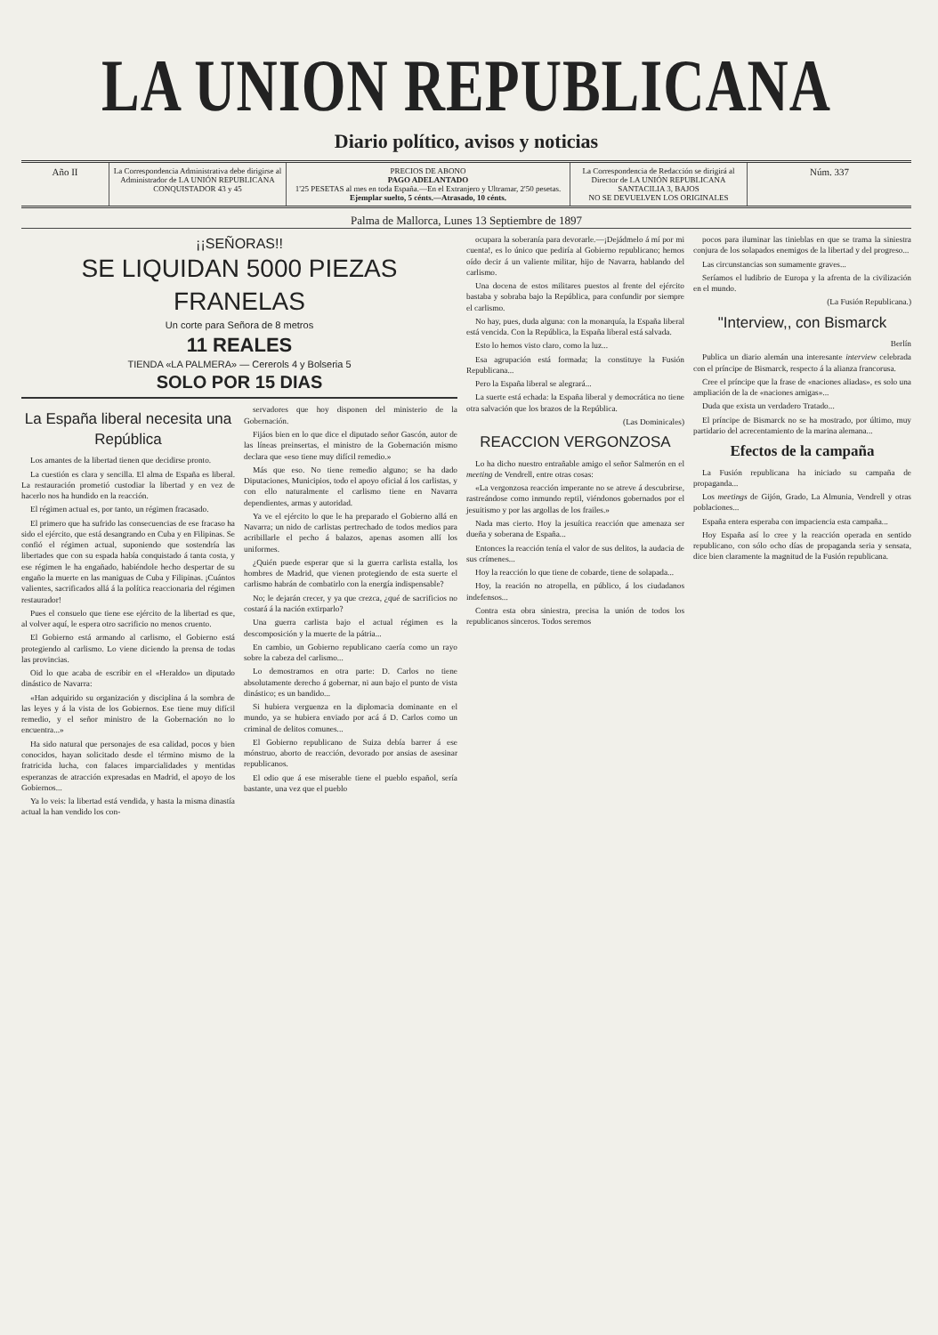LA UNION REPUBLICANA
Diario político, avisos y noticias
Año II
La Correspondencia Administrativa debe dirigirse al Administrador de LA UNIÓN REPUBLICANA CONQUISTADOR 43 y 45
PRECIOS DE ABONO
PAGO ADELANTADO
1'25 PESETAS al mes en toda España.—En el Extranjero y Ultramar, 2'50 pesetas.
Ejemplar suelto, 5 cénts.—Atrasado, 10 cénts.
La Correspondencia de Redacción se dirigirá al Director de LA UNIÓN REPUBLICANA SANTACILIA 3, BAJOS
NO SE DEVUELVEN LOS ORIGINALES
Núm. 337
Palma de Mallorca, Lunes 13 Septiembre de 1897
¡¡SEÑORAS!!
SE LIQUIDAN 5000 PIEZAS FRANELAS
Un corte para Señora de 8 metros
11 REALES
TIENDA «LA PALMERA» — Cererols 4 y Bolseria 5
SOLO POR 15 DIAS
La España liberal necesita una República
Los amantes de la libertad tienen que decidirse pronto.
La cuestión es clara y sencilla. El alma de España es liberal. La restauración prometió custodiar la libertad y en vez de hacerlo nos ha hundido en la reacción.
El régimen actual es, por tanto, un régimen fracasado.
El primero que ha sufrido las consecuencias de ese fracaso ha sido el ejército, que está desangrando en Cuba y en Filipinas. Se confió el régimen actual, suponiendo que sostendría las libertades que con su espada había conquistado á tanta costa, y ese régimen le ha engañado, habiéndole hecho despertar de su engaño la muerte en las maniguas de Cuba y Filipinas. ¡Cuántos valientes, sacrificados allá á la política reaccionaria del régimen restaurador!
Pues el consuelo que tiene ese ejército de la libertad es que, al volver aquí, le espera otro sacrificio no menos cruento.
El Gobierno está armando al carlismo, el Gobierno está protegiendo al carlismo. Lo viene diciendo la prensa de todas las provincias.
Oid lo que acaba de escribir en el «Heraldo» un diputado dinástico de Navarra:
«Han adquirido su organización y disciplina á la sombra de las leyes y á la vista de los Gobiernos. Ese tiene muy difícil remedio, y el señor ministro de la Gobernación no lo encuentra...»
Ha sido natural que personajes de esa calidad, pocos y bien conocidos, hayan solicitado desde el término mismo de la fratricida lucha, con falaces imparcialidades y mentidas esperanzas de atracción expresadas en Madrid, el apoyo de los Gobiernos...
Ya lo veis: la libertad está vendida, y hasta la misma dinastía actual la han vendido los con-
servadores que hoy disponen del ministerio de la Gobernación.
Fijáos bien en lo que dice el diputado señor Gascón, autor de las líneas preinsertas, el ministro de la Gobernación mismo declara que «eso tiene muy difícil remedio.»
Más que eso. No tiene remedio alguno; se ha dado Diputaciones, Municipios, todo el apoyo oficial á los carlistas, y con ello naturalmente el carlismo tiene en Navarra dependientes, armas y autoridad.
Ya ve el ejército lo que le ha preparado el Gobierno allá en Navarra; un nido de carlistas pertrechado de todos medios para acribillarle el pecho á balazos, apenas asomen allí los uniformes.
¿Quién puede esperar que si la guerra carlista estalla, los hombres de Madrid, que vienen protegiendo de esta suerte el carlismo habrán de combatirlo con la energía indispensable?
No; le dejarán crecer, y ya que crezca, ¿qué de sacrificios no costará á la nación extirparlo?
Una guerra carlista bajo el actual régimen es la descomposición y la muerte de la pátria...
En cambio, un Gobierno republicano caería como un rayo sobre la cabeza del carlismo...
Lo demostramos en otra parte: D. Carlos no tiene absolutamente derecho á gobernar, ni aun bajo el punto de vista dinástico; es un bandido...
Si hubiera verguenza en la diplomacia dominante en el mundo, ya se hubiera enviado por acá á D. Carlos como un criminal de delitos comunes...
El Gobierno republicano de Suiza debía barrer á ese mónstruo, aborto de reacción, devorado por ansias de asesinar republicanos.
El odio que á ese miserable tiene el pueblo español, sería bastante, una vez que el pueblo
ocupara la soberanía para devorarle.—¡Dejádmelo á mí por mi cuenta!, es lo único que pediría al Gobierno republicano; hemos oído decir á un valiente militar, hijo de Navarra, hablando del carlismo.
Una docena de estos militares puestos al frente del ejército bastaba y sobraba bajo la República, para confundir por siempre el carlismo.
No hay, pues, duda alguna: con la monarquía, la España liberal está vencida. Con la República, la España liberal está salvada.
Esto lo hemos visto claro, como la luz...
Esa agrupación está formada; la constituye la Fusión Republicana...
Pero la España liberal se alegrará...
La suerte está echada: la España liberal y democrática no tiene otra salvación que los brazos de la República.
(Las Dominicales)
REACCION VERGONZOSA
Lo ha dicho nuestro entrañable amigo el señor Salmerón en el meeting de Vendrell, entre otras cosas:
«La vergonzosa reacción imperante no se atreve á descubrirse, rastreándose como inmundo reptil, viéndonos gobernados por el jesuitismo y por las argollas de los frailes.»
Nada mas cierto. Hoy la jesuítica reacción que amenaza ser dueña y soberana de España...
Entonces la reacción tenía el valor de sus delitos, la audacia de sus crímenes...
Hoy la reacción lo que tiene de cobarde, tiene de solapada...
Hoy, la reación no atropella, en público, á los ciudadanos indefensos...
Contra esta obra siniestra, precisa la unión de todos los republicanos sinceros. Todos seremos
pocos para iluminar las tinieblas en que se trama la siniestra conjura de los solapados enemigos de la libertad y del progreso...
Las circunstancias son sumamente graves...
Seríamos el ludibrio de Europa y la afrenta de la civilización en el mundo.
(La Fusión Republicana.)
"Interview,, con Bismarck
Berlín
Publica un diario alemán una interesante interview celebrada con el príncipe de Bismarck, respecto á la alianza francorusa.
Cree el príncipe que la frase de «naciones aliadas», es solo una ampliación de la de «naciones amigas»...
Duda que exista un verdadero Tratado...
El príncipe de Bismarck no se ha mostrado, por último, muy partidario del acrecentamiento de la marina alemana...
Efectos de la campaña
La Fusión republicana ha iniciado su campaña de propaganda...
Los meetings de Gijón, Grado, La Almunia, Vendrell y otras poblaciones...
España entera esperaba con impaciencia esta campaña...
Hoy España así lo cree y la reacción operada en sentido republicano, con sólo ocho días de propaganda seria y sensata, dice bien claramente la magnitud de la Fusión republicana.